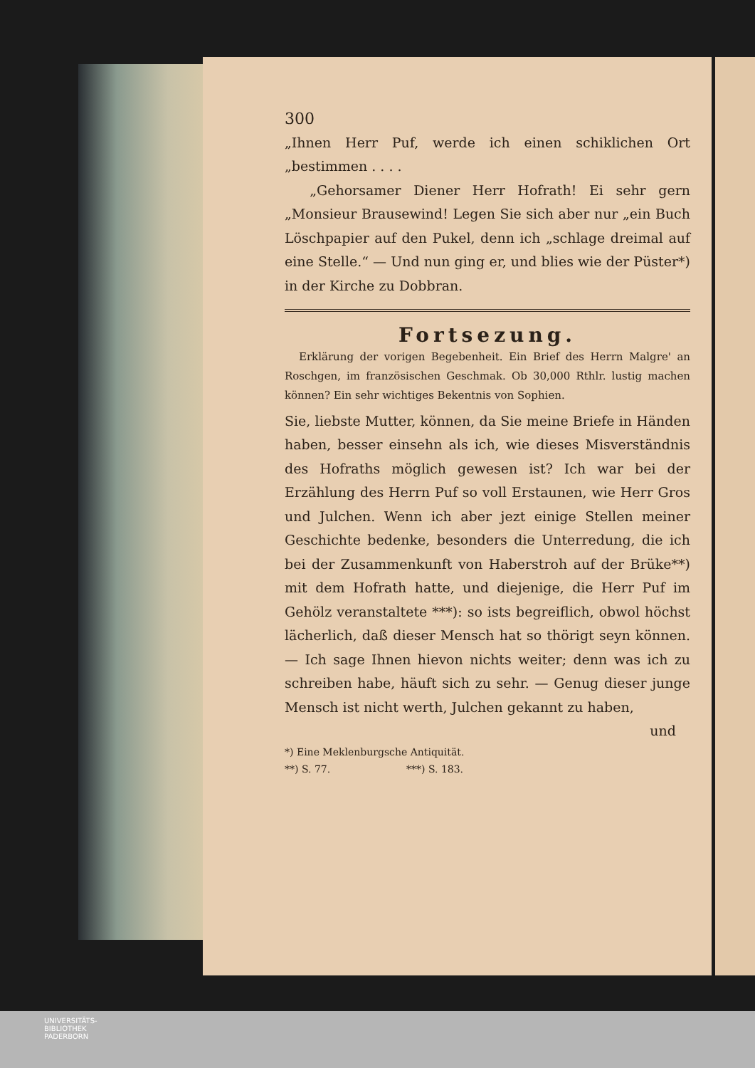300
„Ihnen Herr Puf, werde ich einen schiklichen Ort „bestimmen . . . .
„Gehorsamer Diener Herr Hofrath! Ei sehr gern „Monsieur Brausewind! Legen Sie sich aber nur „ein Buch Löschpapier auf den Pukel, denn ich „schlage dreimal auf eine Stelle.“ — Und nun ging er, und blies wie der Püster*) in der Kirche zu Dobbran.
Fortsezung.
Erklärung der vorigen Begebenheit. Ein Brief des Herrn Malgre' an Roschgen, im französischen Geschmak. Ob 30,000 Rthlr. lustig machen können? Ein sehr wichtiges Bekentnis von Sophien.
Sie, liebste Mutter, können, da Sie meine Briefe in Händen haben, besser einsehn als ich, wie dieses Misverständnis des Hofraths möglich gewesen ist? Ich war bei der Erzählung des Herrn Puf so voll Erstaunen, wie Herr Gros und Julchen. Wenn ich aber jezt einige Stellen meiner Geschichte bedenke, besonders die Unterredung, die ich bei der Zusammenkunft von Haberstroh auf der Brüke**) mit dem Hofrath hatte, und diejenige, die Herr Puf im Gehölz veranstaltete ***): so ists begreiflich, obwol höchst lächerlich, daß dieser Mensch hat so thörigt seyn können. — Ich sage Ihnen hievon nichts weiter; denn was ich zu schreiben habe, häuft sich zu sehr. — Genug dieser junge Mensch ist nicht werth, Julchen gekannt zu haben,
und
*) Eine Meklenburgsche Antiquität.
**) S. 77. ***) S. 183.
UNIVERSITÄTS-
BIBLIOTHEK
PADERBORN